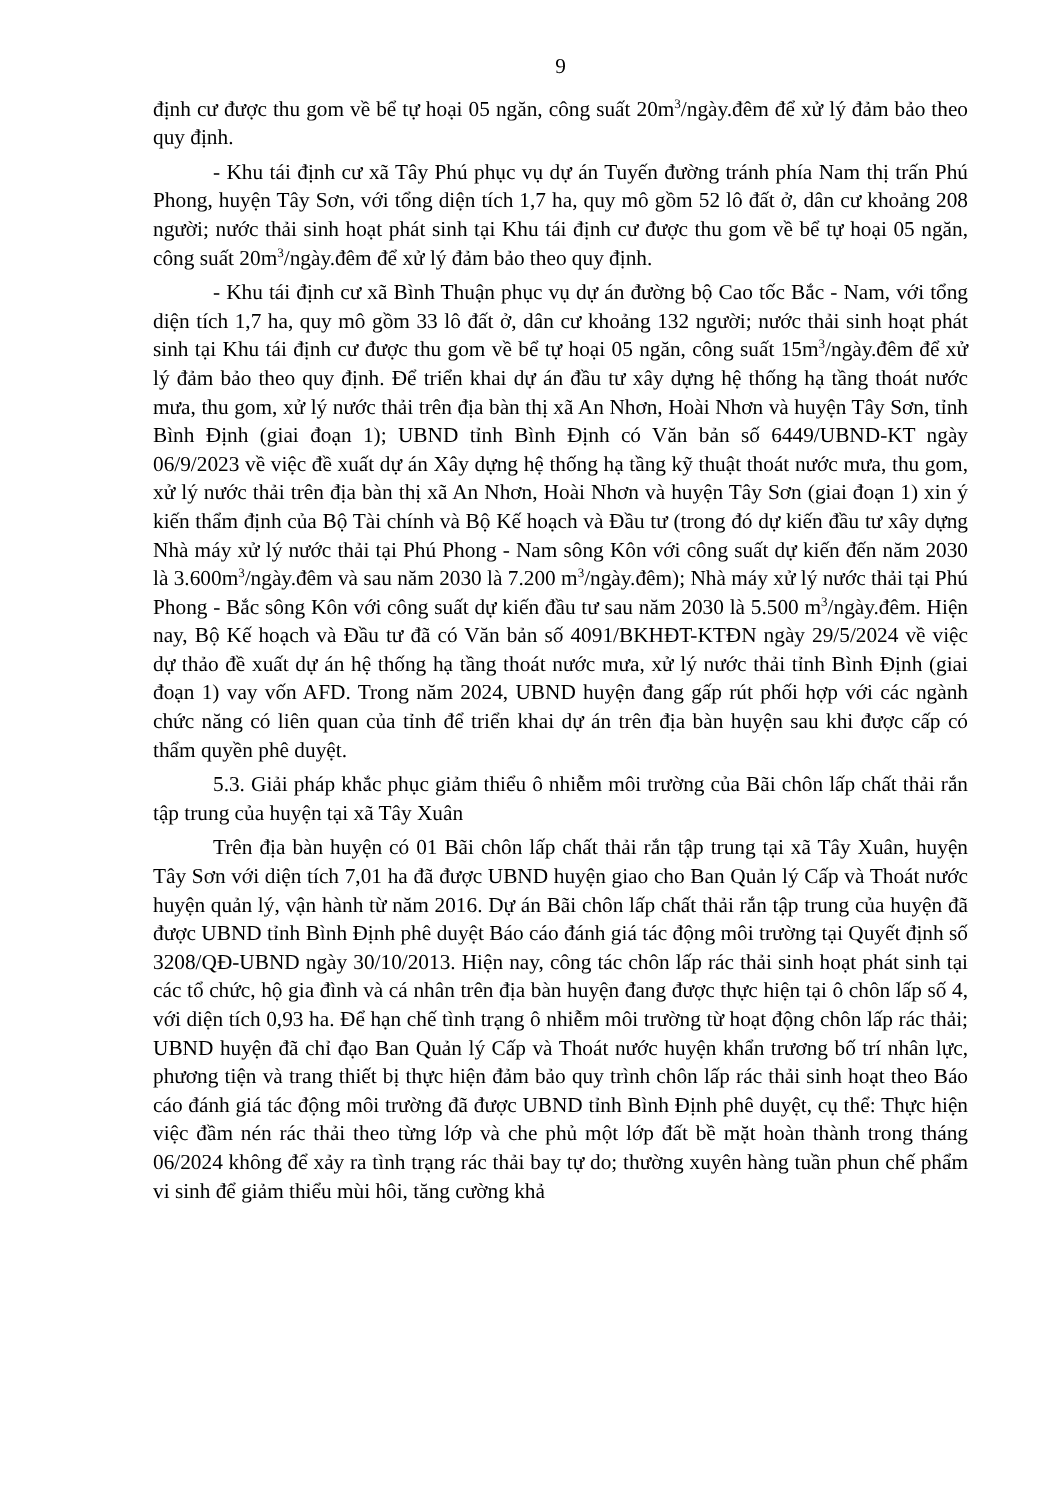9
định cư được thu gom về bể tự hoại 05 ngăn, công suất 20m<sup>3</sup>/ngày.đêm để xử lý đảm bảo theo quy định.
- Khu tái định cư xã Tây Phú phục vụ dự án Tuyến đường tránh phía Nam thị trấn Phú Phong, huyện Tây Sơn, với tổng diện tích 1,7 ha, quy mô gồm 52 lô đất ở, dân cư khoảng 208 người; nước thải sinh hoạt phát sinh tại Khu tái định cư được thu gom về bể tự hoại 05 ngăn, công suất 20m<sup>3</sup>/ngày.đêm để xử lý đảm bảo theo quy định.
- Khu tái định cư xã Bình Thuận phục vụ dự án đường bộ Cao tốc Bắc - Nam, với tổng diện tích 1,7 ha, quy mô gồm 33 lô đất ở, dân cư khoảng 132 người; nước thải sinh hoạt phát sinh tại Khu tái định cư được thu gom về bể tự hoại 05 ngăn, công suất 15m<sup>3</sup>/ngày.đêm để xử lý đảm bảo theo quy định. Để triển khai dự án đầu tư xây dựng hệ thống hạ tầng thoát nước mưa, thu gom, xử lý nước thải trên địa bàn thị xã An Nhơn, Hoài Nhơn và huyện Tây Sơn, tỉnh Bình Định (giai đoạn 1); UBND tỉnh Bình Định có Văn bản số 6449/UBND-KT ngày 06/9/2023 về việc đề xuất dự án Xây dựng hệ thống hạ tầng kỹ thuật thoát nước mưa, thu gom, xử lý nước thải trên địa bàn thị xã An Nhơn, Hoài Nhơn và huyện Tây Sơn (giai đoạn 1) xin ý kiến thẩm định của Bộ Tài chính và Bộ Kế hoạch và Đầu tư (trong đó dự kiến đầu tư xây dựng Nhà máy xử lý nước thải tại Phú Phong - Nam sông Kôn với công suất dự kiến đến năm 2030 là 3.600m<sup>3</sup>/ngày.đêm và sau năm 2030 là 7.200 m<sup>3</sup>/ngày.đêm); Nhà máy xử lý nước thải tại Phú Phong - Bắc sông Kôn với công suất dự kiến đầu tư sau năm 2030 là 5.500 m<sup>3</sup>/ngày.đêm. Hiện nay, Bộ Kế hoạch và Đầu tư đã có Văn bản số 4091/BKHĐT-KTĐN ngày 29/5/2024 về việc dự thảo đề xuất dự án hệ thống hạ tầng thoát nước mưa, xử lý nước thải tỉnh Bình Định (giai đoạn 1) vay vốn AFD. Trong năm 2024, UBND huyện đang gấp rút phối hợp với các ngành chức năng có liên quan của tỉnh để triển khai dự án trên địa bàn huyện sau khi được cấp có thẩm quyền phê duyệt.
5.3. Giải pháp khắc phục giảm thiểu ô nhiễm môi trường của Bãi chôn lấp chất thải rắn tập trung của huyện tại xã Tây Xuân
Trên địa bàn huyện có 01 Bãi chôn lấp chất thải rắn tập trung tại xã Tây Xuân, huyện Tây Sơn với diện tích 7,01 ha đã được UBND huyện giao cho Ban Quản lý Cấp và Thoát nước huyện quản lý, vận hành từ năm 2016. Dự án Bãi chôn lấp chất thải rắn tập trung của huyện đã được UBND tỉnh Bình Định phê duyệt Báo cáo đánh giá tác động môi trường tại Quyết định số 3208/QĐ-UBND ngày 30/10/2013. Hiện nay, công tác chôn lấp rác thải sinh hoạt phát sinh tại các tổ chức, hộ gia đình và cá nhân trên địa bàn huyện đang được thực hiện tại ô chôn lấp số 4, với diện tích 0,93 ha. Để hạn chế tình trạng ô nhiễm môi trường từ hoạt động chôn lấp rác thải; UBND huyện đã chỉ đạo Ban Quản lý Cấp và Thoát nước huyện khẩn trương bố trí nhân lực, phương tiện và trang thiết bị thực hiện đảm bảo quy trình chôn lấp rác thải sinh hoạt theo Báo cáo đánh giá tác động môi trường đã được UBND tỉnh Bình Định phê duyệt, cụ thể: Thực hiện việc đầm nén rác thải theo từng lớp và che phủ một lớp đất bề mặt hoàn thành trong tháng 06/2024 không để xảy ra tình trạng rác thải bay tự do; thường xuyên hàng tuần phun chế phẩm vi sinh để giảm thiểu mùi hôi, tăng cường khả